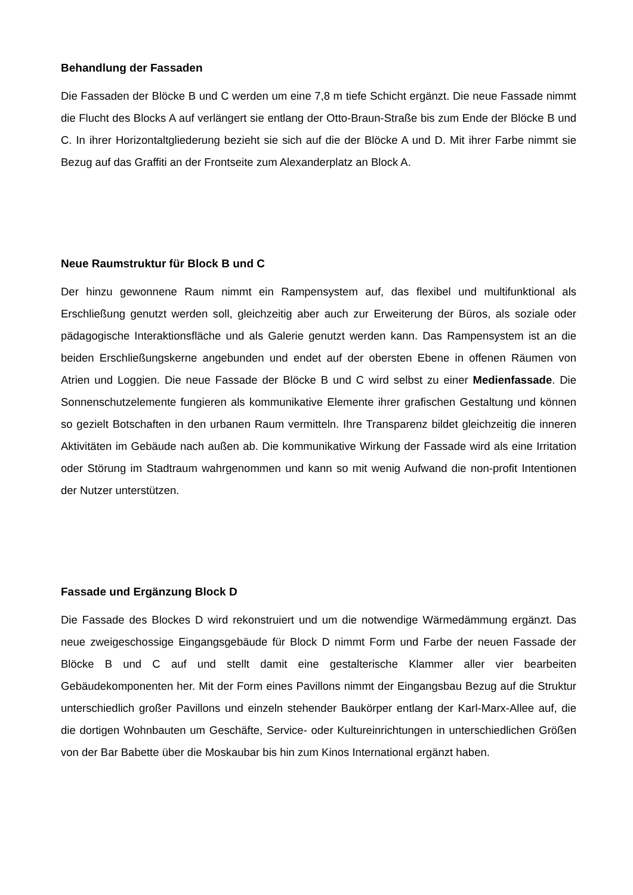Behandlung der Fassaden
Die Fassaden der Blöcke B und C werden um eine 7,8 m tiefe Schicht ergänzt. Die neue Fassade nimmt die Flucht des Blocks A auf verlängert sie entlang der Otto-Braun-Straße bis zum Ende der Blöcke B und C. In ihrer Horizontaltgliederung bezieht sie sich auf die der Blöcke A und D. Mit ihrer Farbe nimmt sie Bezug auf das Graffiti an der Frontseite zum Alexanderplatz an Block A.
Neue Raumstruktur für Block B und C
Der hinzu gewonnene Raum nimmt ein Rampensystem auf, das flexibel und multifunktional als Erschließung genutzt werden soll, gleichzeitig aber auch zur Erweiterung der Büros, als soziale oder pädagogische Interaktionsfläche und als Galerie genutzt werden kann. Das Rampensystem ist an die beiden Erschließungskerne angebunden und endet auf der obersten Ebene in offenen Räumen von Atrien und Loggien. Die neue Fassade der Blöcke B und C wird selbst zu einer Medienfassade. Die Sonnenschutzelemente fungieren als kommunikative Elemente ihrer grafischen Gestaltung und können so gezielt Botschaften in den urbanen Raum vermitteln. Ihre Transparenz bildet gleichzeitig die inneren Aktivitäten im Gebäude nach außen ab. Die kommunikative Wirkung der Fassade wird als eine Irritation oder Störung im Stadtraum wahrgenommen und kann so mit wenig Aufwand die non-profit Intentionen der Nutzer unterstützen.
Fassade und Ergänzung Block D
Die Fassade des Blockes D wird rekonstruiert und um die notwendige Wärmedämmung ergänzt. Das neue zweigeschossige Eingangsgebäude für Block D nimmt Form und Farbe der neuen Fassade der Blöcke B und C auf und stellt damit eine gestalterische Klammer aller vier bearbeiten Gebäudekomponenten her. Mit der Form eines Pavillons nimmt der Eingangsbau Bezug auf die Struktur unterschiedlich großer Pavillons und einzeln stehender Baukörper entlang der Karl-Marx-Allee auf, die die dortigen Wohnbauten um Geschäfte, Service- oder Kultureinrichtungen in unterschiedlichen Größen von der Bar Babette über die Moskaubar bis hin zum Kinos International ergänzt haben.